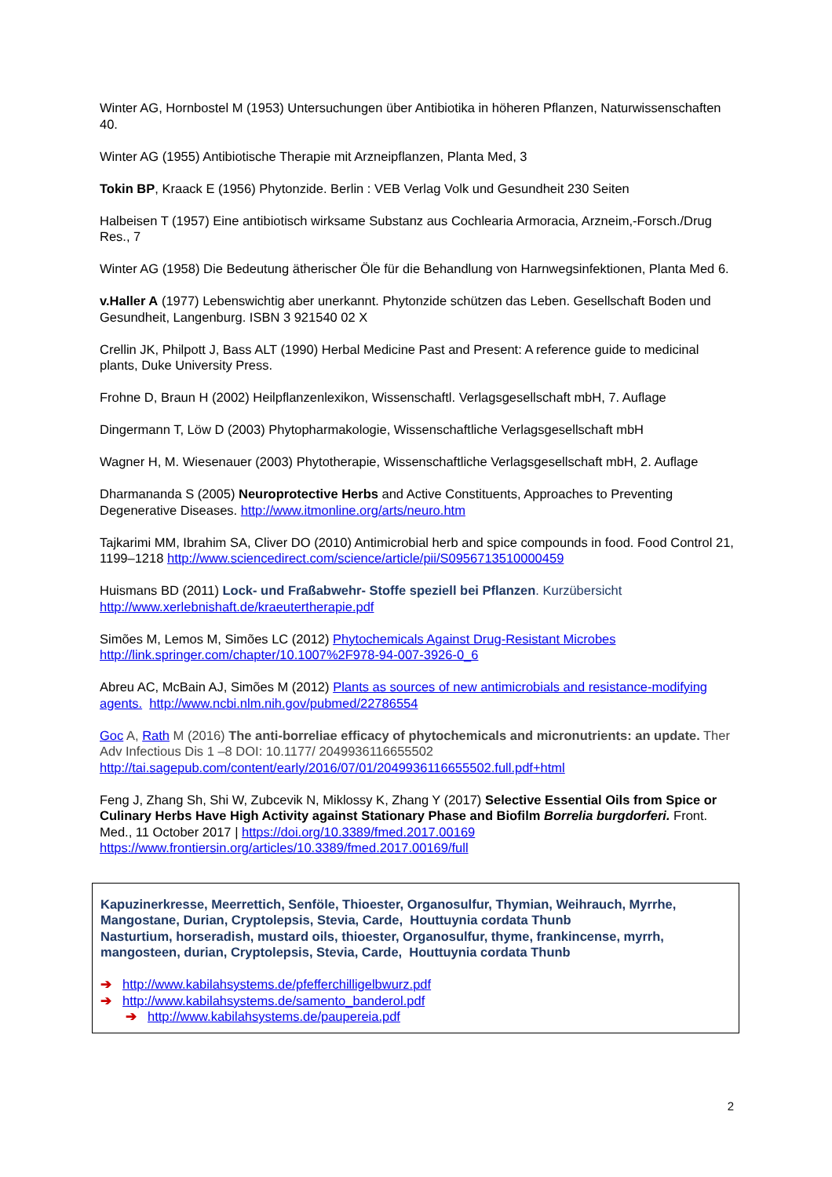Winter AG, Hornbostel M (1953) Untersuchungen über Antibiotika in höheren Pflanzen, Naturwissenschaften 40.
Winter AG (1955) Antibiotische Therapie mit Arzneipflanzen, Planta Med, 3
Tokin BP, Kraack E (1956) Phytonzide. Berlin : VEB Verlag Volk und Gesundheit 230 Seiten
Halbeisen T (1957) Eine antibiotisch wirksame Substanz aus Cochlearia Armoracia, Arzneim,-Forsch./Drug Res., 7
Winter AG (1958) Die Bedeutung ätherischer Öle für die Behandlung von Harnwegsinfektionen, Planta Med 6.
v.Haller A (1977) Lebenswichtig aber unerkannt. Phytonzide schützen das Leben. Gesellschaft Boden und Gesundheit, Langenburg. ISBN 3 921540 02 X
Crellin JK, Philpott J, Bass ALT (1990) Herbal Medicine Past and Present: A reference guide to medicinal plants, Duke University Press.
Frohne D, Braun H (2002) Heilpflanzenlexikon, Wissenschaftl. Verlagsgesellschaft mbH, 7. Auflage
Dingermann T, Löw D (2003) Phytopharmakologie, Wissenschaftliche Verlagsgesellschaft mbH
Wagner H, M. Wiesenauer (2003) Phytotherapie, Wissenschaftliche Verlagsgesellschaft mbH, 2. Auflage
Dharmananda S (2005) Neuroprotective Herbs and Active Constituents, Approaches to Preventing Degenerative Diseases. http://www.itmonline.org/arts/neuro.htm
Tajkarimi MM, Ibrahim SA, Cliver DO (2010) Antimicrobial herb and spice compounds in food. Food Control 21, 1199–1218 http://www.sciencedirect.com/science/article/pii/S0956713510000459
Huismans BD (2011) Lock- und Fraßabwehr- Stoffe speziell bei Pflanzen. Kurzübersicht http://www.xerlebnishaft.de/kraeutertherapie.pdf
Simões M, Lemos M, Simões LC (2012) Phytochemicals Against Drug-Resistant Microbes http://link.springer.com/chapter/10.1007%2F978-94-007-3926-0_6
Abreu AC, McBain AJ, Simões M (2012) Plants as sources of new antimicrobials and resistance-modifying agents. http://www.ncbi.nlm.nih.gov/pubmed/22786554
Goc A, Rath M (2016) The anti-borreliae efficacy of phytochemicals and micronutrients: an update. Ther Adv Infectious Dis 1 –8 DOI: 10.1177/ 2049936116655502 http://tai.sagepub.com/content/early/2016/07/01/2049936116655502.full.pdf+html
Feng J, Zhang Sh, Shi W, Zubcevik N, Miklossy K, Zhang Y (2017) Selective Essential Oils from Spice or Culinary Herbs Have High Activity against Stationary Phase and Biofilm Borrelia burgdorferi. Front. Med., 11 October 2017 | https://doi.org/10.3389/fmed.2017.00169 https://www.frontiersin.org/articles/10.3389/fmed.2017.00169/full
Kapuzinerkresse, Meerrettich, Senföle, Thioester, Organosulfur, Thymian, Weihrauch, Myrrhe, Mangostane, Durian, Cryptolepsis, Stevia, Carde, Houttuynia cordata Thunb
Nasturtium, horseradish, mustard oils, thioester, Organosulfur, thyme, frankincense, myrrh, mangosteen, durian, Cryptolepsis, Stevia, Carde, Houttuynia cordata Thunb
➔ http://www.kabilahsystems.de/pfefferchilligelbwurz.pdf
➔ http://www.kabilahsystems.de/samento_banderol.pdf
➔ http://www.kabilahsystems.de/paupereia.pdf
2